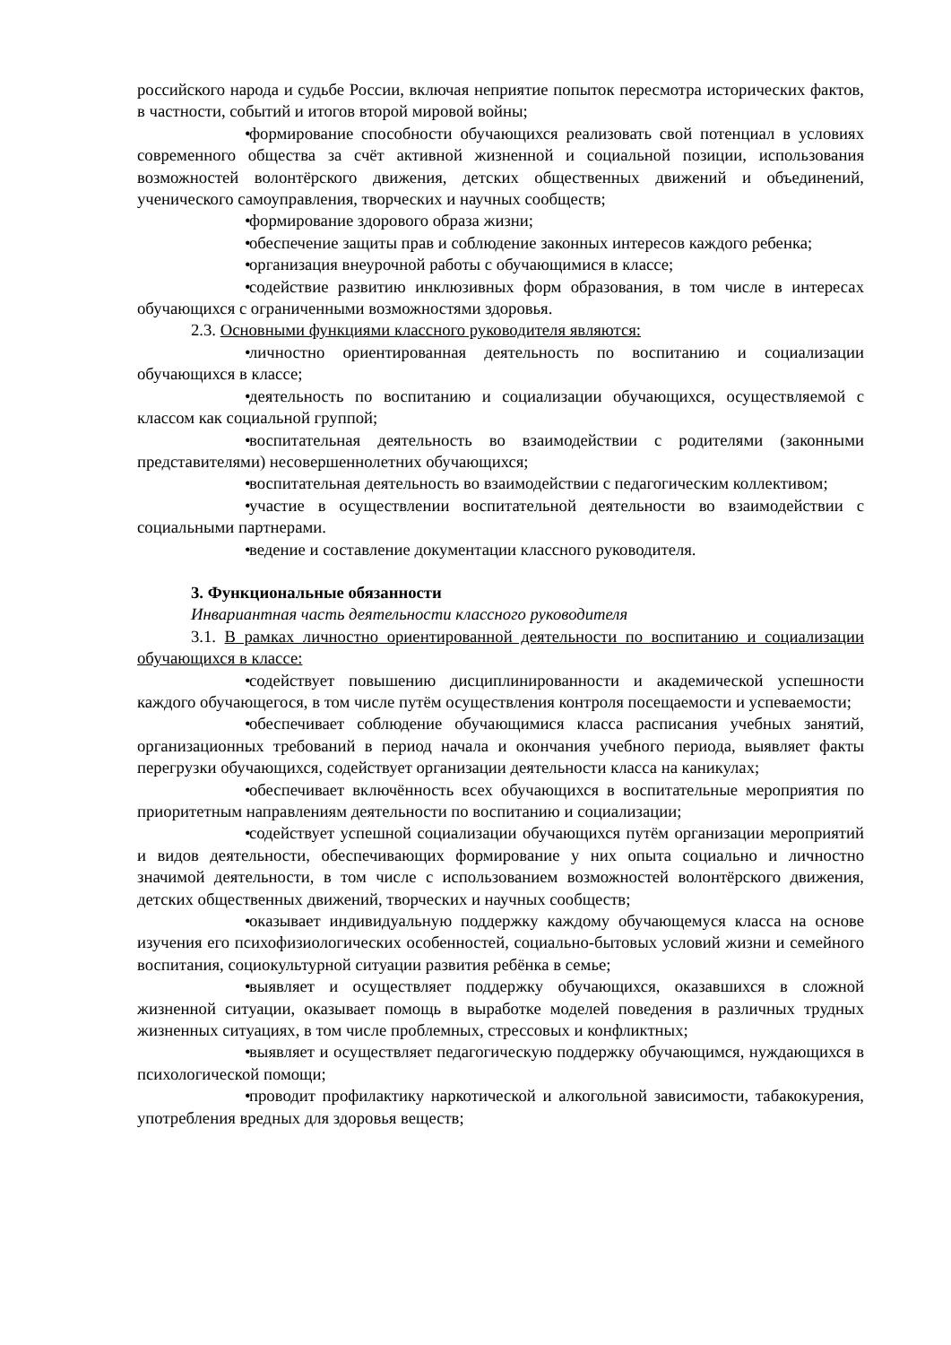российского народа и судьбе России, включая неприятие попыток пересмотра исторических фактов, в частности, событий и итогов второй мировой войны;
• формирование способности обучающихся реализовать свой потенциал в условиях современного общества за счёт активной жизненной и социальной позиции, использования возможностей волонтёрского движения, детских общественных движений и объединений, ученического самоуправления, творческих и научных сообществ;
• формирование здорового образа жизни;
• обеспечение защиты прав и соблюдение законных интересов каждого ребенка;
• организация внеурочной работы с обучающимися в классе;
• содействие развитию инклюзивных форм образования, в том числе в интересах обучающихся с ограниченными возможностями здоровья.
2.3. Основными функциями классного руководителя являются:
• личностно ориентированная деятельность по воспитанию и социализации обучающихся в классе;
• деятельность по воспитанию и социализации обучающихся, осуществляемой с классом как социальной группой;
• воспитательная деятельность во взаимодействии с родителями (законными представителями) несовершеннолетних обучающихся;
• воспитательная деятельность во взаимодействии с педагогическим коллективом;
• участие в осуществлении воспитательной деятельности во взаимодействии с социальными партнерами.
• ведение и составление документации классного руководителя.
3. Функциональные обязанности
Инвариантная часть деятельности классного руководителя
3.1. В рамках личностно ориентированной деятельности по воспитанию и социализации обучающихся в классе:
• содействует повышению дисциплинированности и академической успешности каждого обучающегося, в том числе путём осуществления контроля посещаемости и успеваемости;
• обеспечивает соблюдение обучающимися класса расписания учебных занятий, организационных требований в период начала и окончания учебного периода, выявляет факты перегрузки обучающихся, содействует организации деятельности класса на каникулах;
• обеспечивает включённость всех обучающихся в воспитательные мероприятия по приоритетным направлениям деятельности по воспитанию и социализации;
• содействует успешной социализации обучающихся путём организации мероприятий и видов деятельности, обеспечивающих формирование у них опыта социально и личностно значимой деятельности, в том числе с использованием возможностей волонтёрского движения, детских общественных движений, творческих и научных сообществ;
• оказывает индивидуальную поддержку каждому обучающемуся класса на основе изучения его психофизиологических особенностей, социально-бытовых условий жизни и семейного воспитания, социокультурной ситуации развития ребёнка в семье;
• выявляет и осуществляет поддержку обучающихся, оказавшихся в сложной жизненной ситуации, оказывает помощь в выработке моделей поведения в различных трудных жизненных ситуациях, в том числе проблемных, стрессовых и конфликтных;
• выявляет и осуществляет педагогическую поддержку обучающимся, нуждающихся в психологической помощи;
• проводит профилактику наркотической и алкогольной зависимости, табакокурения, употребления вредных для здоровья веществ;